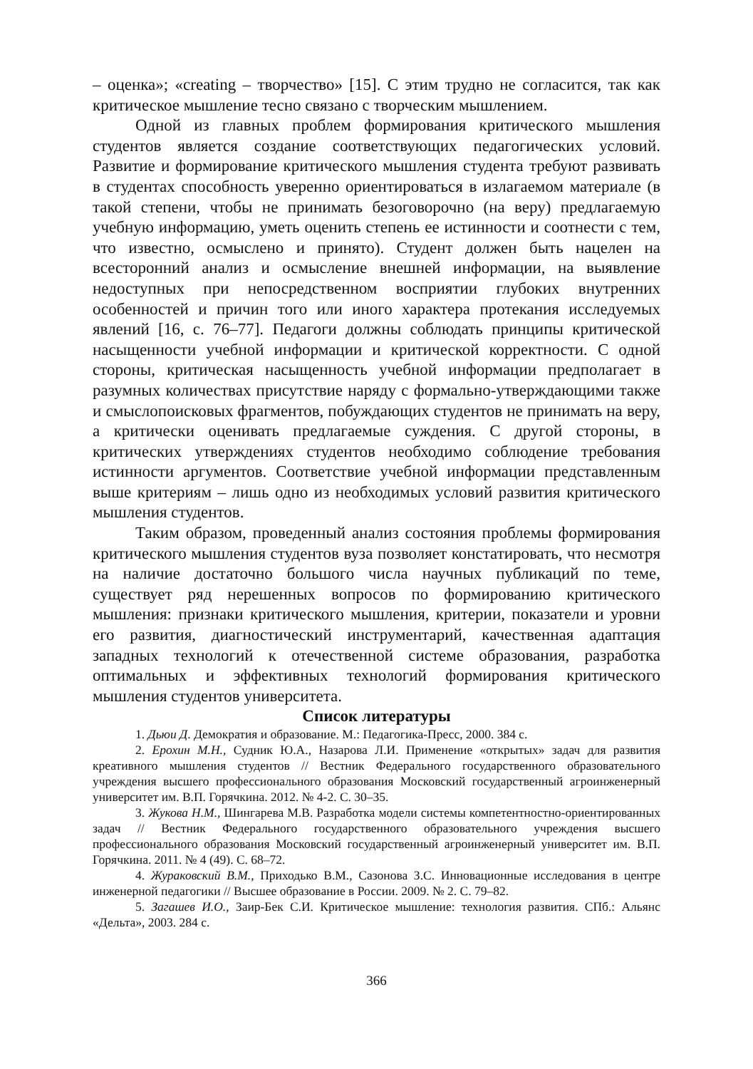– оценка»; «creating – творчество» [15]. С этим трудно не согласится, так как критическое мышление тесно связано с творческим мышлением.
Одной из главных проблем формирования критического мышления студентов является создание соответствующих педагогических условий. Развитие и формирование критического мышления студента требуют развивать в студентах способность уверенно ориентироваться в излагаемом материале (в такой степени, чтобы не принимать безоговорочно (на веру) предлагаемую учебную информацию, уметь оценить степень ее истинности и соотнести с тем, что известно, осмыслено и принято). Студент должен быть нацелен на всесторонний анализ и осмысление внешней информации, на выявление недоступных при непосредственном восприятии глубоких внутренних особенностей и причин того или иного характера протекания исследуемых явлений [16, с. 76–77]. Педагоги должны соблюдать принципы критической насыщенности учебной информации и критической корректности. С одной стороны, критическая насыщенность учебной информации предполагает в разумных количествах присутствие наряду с формально-утверждающими также и смыслопоисковых фрагментов, побуждающих студентов не принимать на веру, а критически оценивать предлагаемые суждения. С другой стороны, в критических утверждениях студентов необходимо соблюдение требования истинности аргументов. Соответствие учебной информации представленным выше критериям – лишь одно из необходимых условий развития критического мышления студентов.
Таким образом, проведенный анализ состояния проблемы формирования критического мышления студентов вуза позволяет констатировать, что несмотря на наличие достаточно большого числа научных публикаций по теме, существует ряд нерешенных вопросов по формированию критического мышления: признаки критического мышления, критерии, показатели и уровни его развития, диагностический инструментарий, качественная адаптация западных технологий к отечественной системе образования, разработка оптимальных и эффективных технологий формирования критического мышления студентов университета.
Список литературы
1. Дьюи Д. Демократия и образование. М.: Педагогика-Пресс, 2000. 384 с.
2. Ерохин М.Н., Судник Ю.А., Назарова Л.И. Применение «открытых» задач для развития креативного мышления студентов // Вестник Федерального государственного образовательного учреждения высшего профессионального образования Московский государственный агроинженерный университет им. В.П. Горячкина. 2012. № 4-2. С. 30–35.
3. Жукова Н.М., Шингарева М.В. Разработка модели системы компетентностно-ориентированных задач // Вестник Федерального государственного образовательного учреждения высшего профессионального образования Московский государственный агроинженерный университет им. В.П. Горячкина. 2011. № 4 (49). С. 68–72.
4. Жураковский В.М., Приходько В.М., Сазонова З.С. Инновационные исследования в центре инженерной педагогики // Высшее образование в России. 2009. № 2. С. 79–82.
5. Загашев И.О., Заир-Бек С.И. Критическое мышление: технология развития. СПб.: Альянс «Дельта», 2003. 284 с.
366